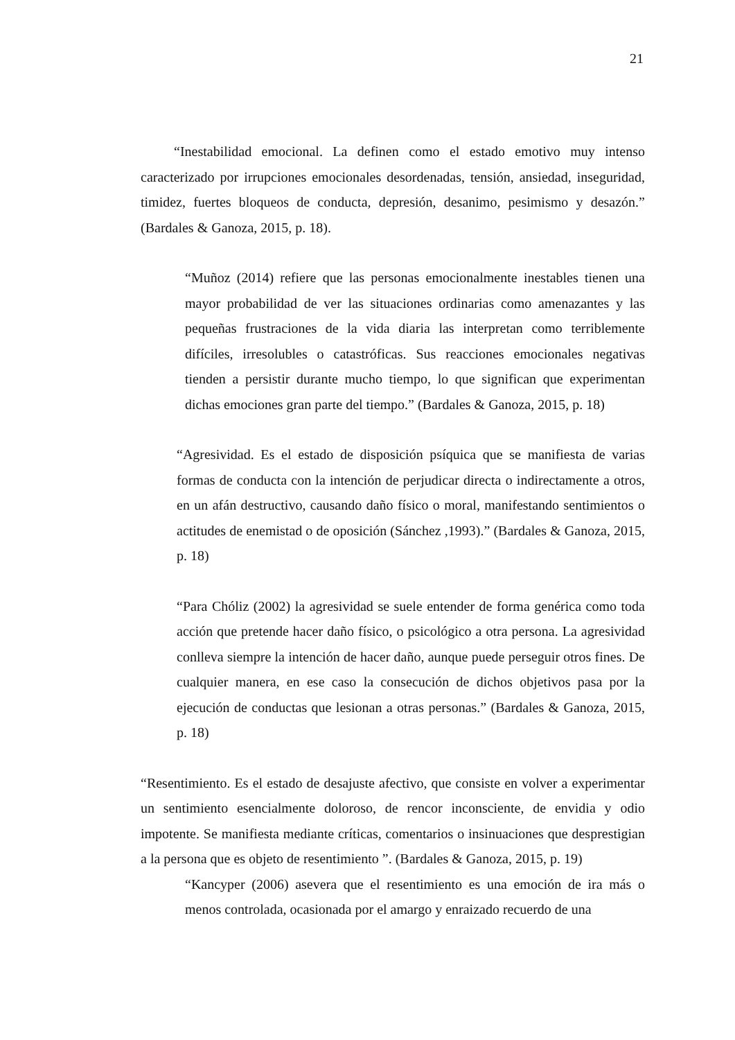21
“Inestabilidad emocional. La definen como el estado emotivo muy intenso caracterizado por irrupciones emocionales desordenadas, tensión, ansiedad, inseguridad, timidez, fuertes bloqueos de conducta, depresión, desanimo, pesimismo y desazón.” (Bardales & Ganoza, 2015, p. 18).
“Muñoz (2014) refiere que las personas emocionalmente inestables tienen una mayor probabilidad de ver las situaciones ordinarias como amenazantes y las pequeñas frustraciones de la vida diaria las interpretan como terriblemente difíciles, irresolubles o catastróficas. Sus reacciones emocionales negativas tienden a persistir durante mucho tiempo, lo que significan que experimentan dichas emociones gran parte del tiempo.” (Bardales & Ganoza, 2015, p. 18)
“Agresividad. Es el estado de disposición psíquica que se manifiesta de varias formas de conducta con la intención de perjudicar directa o indirectamente a otros, en un afán destructivo, causando daño físico o moral, manifestando sentimientos o actitudes de enemistad o de oposición (Sánchez ,1993).” (Bardales & Ganoza, 2015, p. 18)
“Para Chóliz (2002) la agresividad se suele entender de forma genérica como toda acción que pretende hacer daño físico, o psicológico a otra persona. La agresividad conlleva siempre la intención de hacer daño, aunque puede perseguir otros fines. De cualquier manera, en ese caso la consecución de dichos objetivos pasa por la ejecución de conductas que lesionan a otras personas.” (Bardales & Ganoza, 2015, p. 18)
“Resentimiento. Es el estado de desajuste afectivo, que consiste en volver a experimentar un sentimiento esencialmente doloroso, de rencor inconsciente, de envidia y odio impotente. Se manifiesta mediante críticas, comentarios o insinuaciones que desprestigian a la persona que es objeto de resentimiento ”. (Bardales & Ganoza, 2015, p. 19)
“Kancyper (2006) asevera que el resentimiento es una emoción de ira más o menos controlada, ocasionada por el amargo y enraizado recuerdo de una